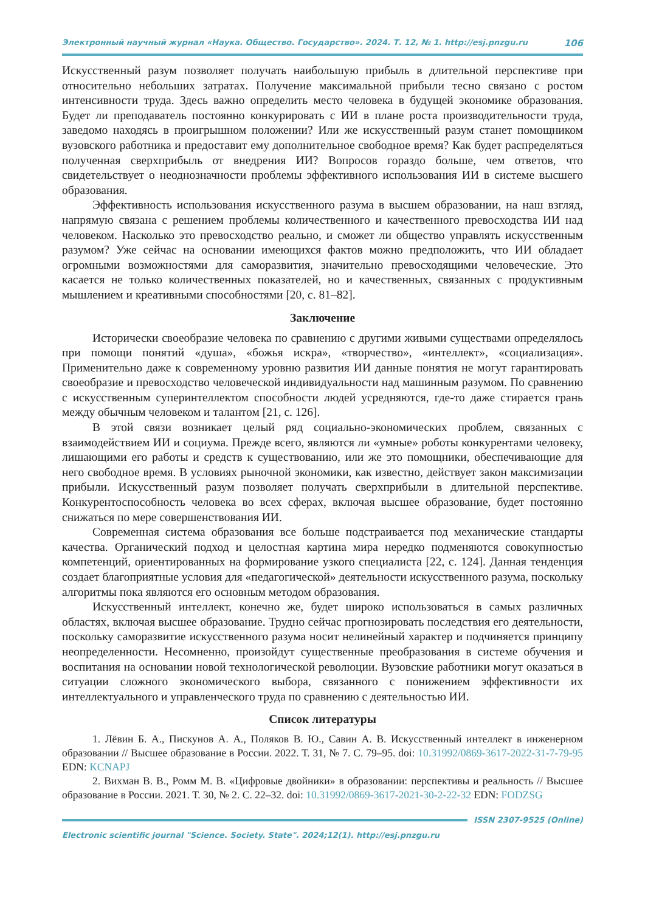Электронный научный журнал «Наука. Общество. Государство». 2024. Т. 12, № 1. http://esj.pnzgu.ru 106
Искусственный разум позволяет получать наибольшую прибыль в длительной перспективе при относительно небольших затратах. Получение максимальной прибыли тесно связано с ростом интенсивности труда. Здесь важно определить место человека в будущей экономике образования. Будет ли преподаватель постоянно конкурировать с ИИ в плане роста производительности труда, заведомо находясь в проигрышном положении? Или же искусственный разум станет помощником вузовского работника и предоставит ему дополнительное свободное время? Как будет распределяться полученная сверхприбыль от внедрения ИИ? Вопросов гораздо больше, чем ответов, что свидетельствует о неоднозначности проблемы эффективного использования ИИ в системе высшего образования.
Эффективность использования искусственного разума в высшем образовании, на наш взгляд, напрямую связана с решением проблемы количественного и качественного превосходства ИИ над человеком. Насколько это превосходство реально, и сможет ли общество управлять искусственным разумом? Уже сейчас на основании имеющихся фактов можно предположить, что ИИ обладает огромными возможностями для саморазвития, значительно превосходящими человеческие. Это касается не только количественных показателей, но и качественных, связанных с продуктивным мышлением и креативными способностями [20, с. 81–82].
Заключение
Исторически своеобразие человека по сравнению с другими живыми существами определялось при помощи понятий «душа», «божья искра», «творчество», «интеллект», «социализация». Применительно даже к современному уровню развития ИИ данные понятия не могут гарантировать своеобразие и превосходство человеческой индивидуальности над машинным разумом. По сравнению с искусственным суперинтеллектом способности людей усредняются, где-то даже стирается грань между обычным человеком и талантом [21, с. 126].
В этой связи возникает целый ряд социально-экономических проблем, связанных с взаимодействием ИИ и социума. Прежде всего, являются ли «умные» роботы конкурентами человеку, лишающими его работы и средств к существованию, или же это помощники, обеспечивающие для него свободное время. В условиях рыночной экономики, как известно, действует закон максимизации прибыли. Искусственный разум позволяет получать сверхприбыли в длительной перспективе. Конкурентоспособность человека во всех сферах, включая высшее образование, будет постоянно снижаться по мере совершенствования ИИ.
Современная система образования все больше подстраивается под механические стандарты качества. Органический подход и целостная картина мира нередко подменяются совокупностью компетенций, ориентированных на формирование узкого специалиста [22, с. 124]. Данная тенденция создает благоприятные условия для «педагогической» деятельности искусственного разума, поскольку алгоритмы пока являются его основным методом образования.
Искусственный интеллект, конечно же, будет широко использоваться в самых различных областях, включая высшее образование. Трудно сейчас прогнозировать последствия его деятельности, поскольку саморазвитие искусственного разума носит нелинейный характер и подчиняется принципу неопределенности. Несомненно, произойдут существенные преобразования в системе обучения и воспитания на основании новой технологической революции. Вузовские работники могут оказаться в ситуации сложного экономического выбора, связанного с понижением эффективности их интеллектуального и управленческого труда по сравнению с деятельностью ИИ.
Список литературы
1. Лёвин Б. А., Пискунов А. А., Поляков В. Ю., Савин А. В. Искусственный интеллект в инженерном образовании // Высшее образование в России. 2022. Т. 31, № 7. С. 79–95. doi: 10.31992/0869-3617-2022-31-7-79-95 EDN: KCNAPJ
2. Вихман В. В., Ромм М. В. «Цифровые двойники» в образовании: перспективы и реальность // Высшее образование в России. 2021. Т. 30, № 2. С. 22–32. doi: 10.31992/0869-3617-2021-30-2-22-32 EDN: FODZSG
ISSN 2307-9525 (Online)
Electronic scientific journal "Science. Society. State". 2024;12(1). http://esj.pnzgu.ru